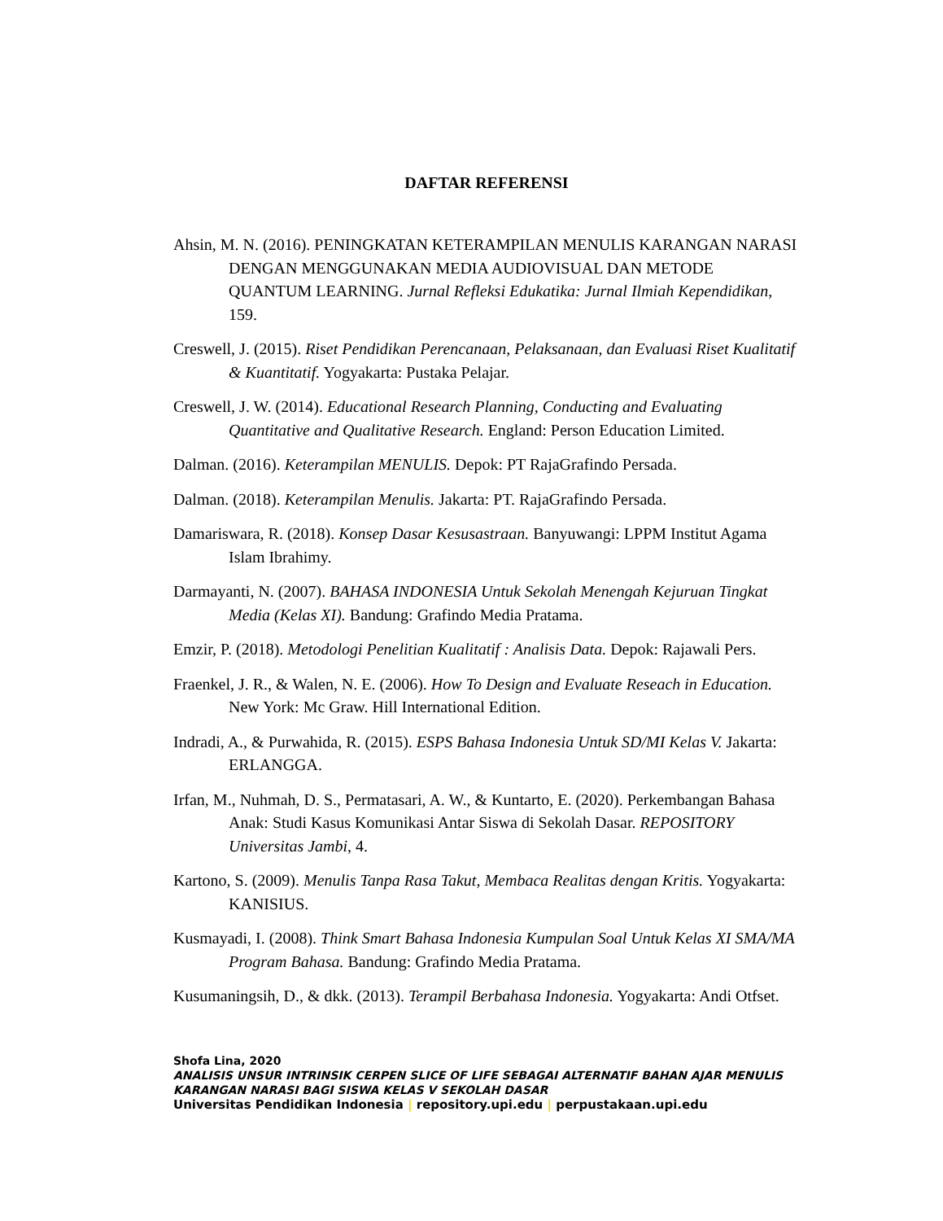DAFTAR REFERENSI
Ahsin, M. N. (2016). PENINGKATAN KETERAMPILAN MENULIS KARANGAN NARASI DENGAN MENGGUNAKAN MEDIA AUDIOVISUAL DAN METODE QUANTUM LEARNING. Jurnal Refleksi Edukatika: Jurnal Ilmiah Kependidikan, 159.
Creswell, J. (2015). Riset Pendidikan Perencanaan, Pelaksanaan, dan Evaluasi Riset Kualitatif & Kuantitatif. Yogyakarta: Pustaka Pelajar.
Creswell, J. W. (2014). Educational Research Planning, Conducting and Evaluating Quantitative and Qualitative Research. England: Person Education Limited.
Dalman. (2016). Keterampilan MENULIS. Depok: PT RajaGrafindo Persada.
Dalman. (2018). Keterampilan Menulis. Jakarta: PT. RajaGrafindo Persada.
Damariswara, R. (2018). Konsep Dasar Kesusastraan. Banyuwangi: LPPM Institut Agama Islam Ibrahimy.
Darmayanti, N. (2007). BAHASA INDONESIA Untuk Sekolah Menengah Kejuruan Tingkat Media (Kelas XI). Bandung: Grafindo Media Pratama.
Emzir, P. (2018). Metodologi Penelitian Kualitatif : Analisis Data. Depok: Rajawali Pers.
Fraenkel, J. R., & Walen, N. E. (2006). How To Design and Evaluate Reseach in Education. New York: Mc Graw. Hill International Edition.
Indradi, A., & Purwahida, R. (2015). ESPS Bahasa Indonesia Untuk SD/MI Kelas V. Jakarta: ERLANGGA.
Irfan, M., Nuhmah, D. S., Permatasari, A. W., & Kuntarto, E. (2020). Perkembangan Bahasa Anak: Studi Kasus Komunikasi Antar Siswa di Sekolah Dasar. REPOSITORY Universitas Jambi, 4.
Kartono, S. (2009). Menulis Tanpa Rasa Takut, Membaca Realitas dengan Kritis. Yogyakarta: KANISIUS.
Kusmayadi, I. (2008). Think Smart Bahasa Indonesia Kumpulan Soal Untuk Kelas XI SMA/MA Program Bahasa. Bandung: Grafindo Media Pratama.
Kusumaningsih, D., & dkk. (2013). Terampil Berbahasa Indonesia. Yogyakarta: Andi Otfset.
Shofa Lina, 2020
ANALISIS UNSUR INTRINSIK CERPEN SLICE OF LIFE SEBAGAI ALTERNATIF BAHAN AJAR MENULIS KARANGAN NARASI BAGI SISWA KELAS V SEKOLAH DASAR
Universitas Pendidikan Indonesia | repository.upi.edu | perpustakaan.upi.edu